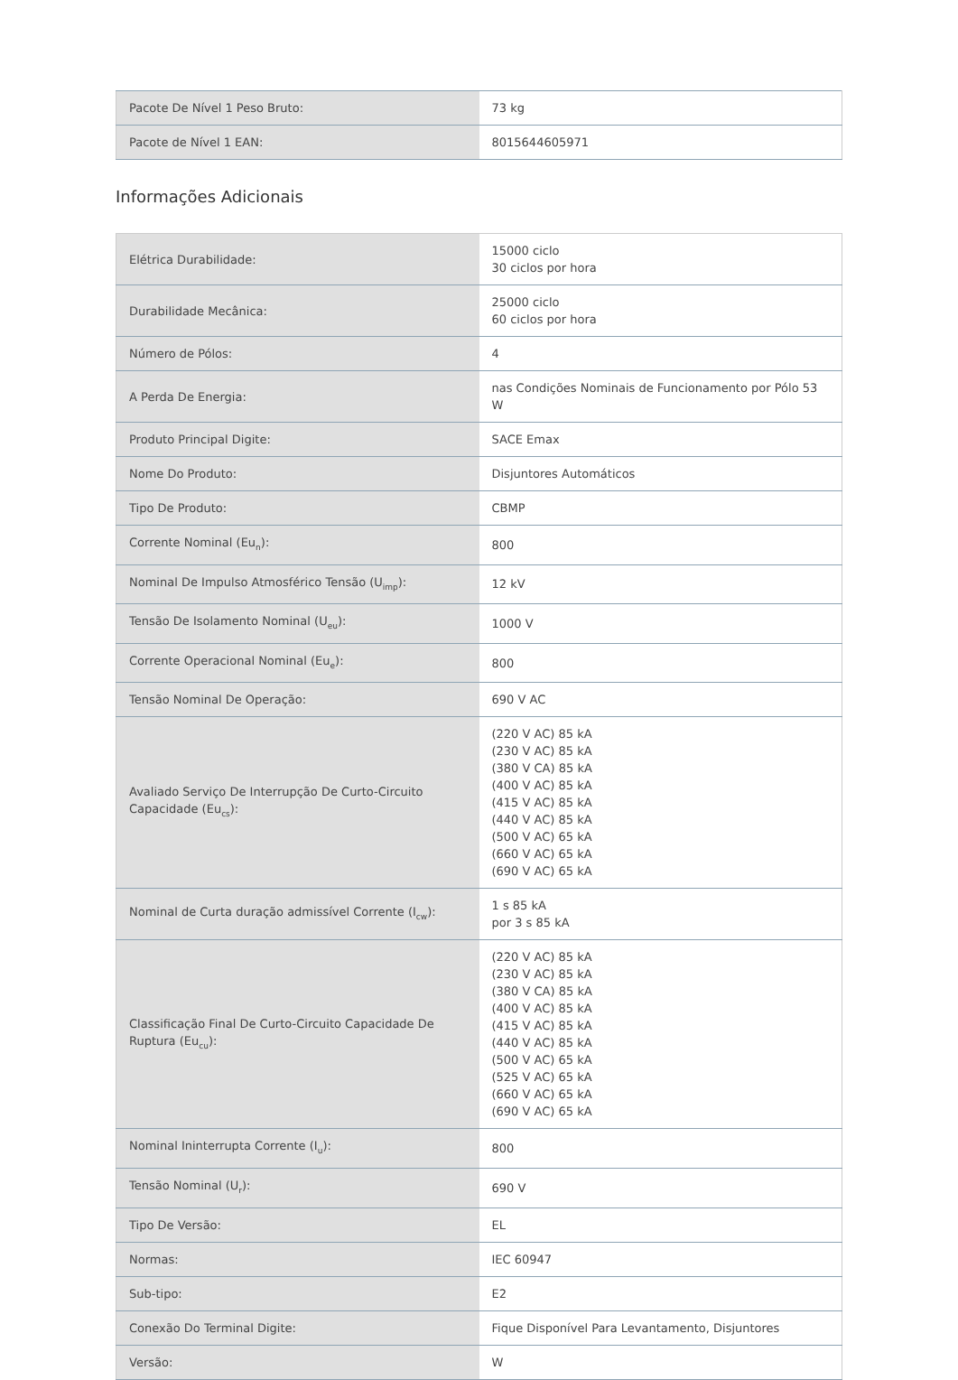| Pacote De Nível 1 Peso Bruto: | 73 kg |
| Pacote de Nível 1 EAN: | 8015644605971 |
Informações Adicionais
| Elétrica Durabilidade: | 15000 ciclo 30 ciclos por hora |
| Durabilidade Mecânica: | 25000 ciclo 60 ciclos por hora |
| Número de Pólos: | 4 |
| A Perda De Energia: | nas Condições Nominais de Funcionamento por Pólo 53 W |
| Produto Principal Digite: | SACE Emax |
| Nome Do Produto: | Disjuntores Automáticos |
| Tipo De Produto: | CBMP |
| Corrente Nominal (Eu<sub>n</sub>): | 800 |
| Nominal De Impulso Atmosférico Tensão (U<sub>imp</sub>): | 12 kV |
| Tensão De Isolamento Nominal (U<sub>eu</sub>): | 1000 V |
| Corrente Operacional Nominal (Eu<sub>e</sub>): | 800 |
| Tensão Nominal De Operação: | 690 V AC |
| Avaliado Serviço De Interrupção De Curto-Circuito Capacidade (Eu<sub>cs</sub>): | (220 V AC) 85 kA (230 V AC) 85 kA (380 V CA) 85 kA (400 V AC) 85 kA (415 V AC) 85 kA (440 V AC) 85 kA (500 V AC) 65 kA (660 V AC) 65 kA (690 V AC) 65 kA |
| Nominal de Curta duração admissível Corrente (I<sub>cw</sub>): | 1 s 85 kA por 3 s 85 kA |
| Classificação Final De Curto-Circuito Capacidade De Ruptura (Eu<sub>cu</sub>): | (220 V AC) 85 kA (230 V AC) 85 kA (380 V CA) 85 kA (400 V AC) 85 kA (415 V AC) 85 kA (440 V AC) 85 kA (500 V AC) 65 kA (525 V AC) 65 kA (660 V AC) 65 kA (690 V AC) 65 kA |
| Nominal Ininterrupta Corrente (I<sub>u</sub>): | 800 |
| Tensão Nominal (U<sub>r</sub>): | 690 V |
| Tipo De Versão: | EL |
| Normas: | IEC 60947 |
| Sub-tipo: | E2 |
| Conexão Do Terminal Digite: | Fique Disponível Para Levantamento, Disjuntores |
| Versão: | W |